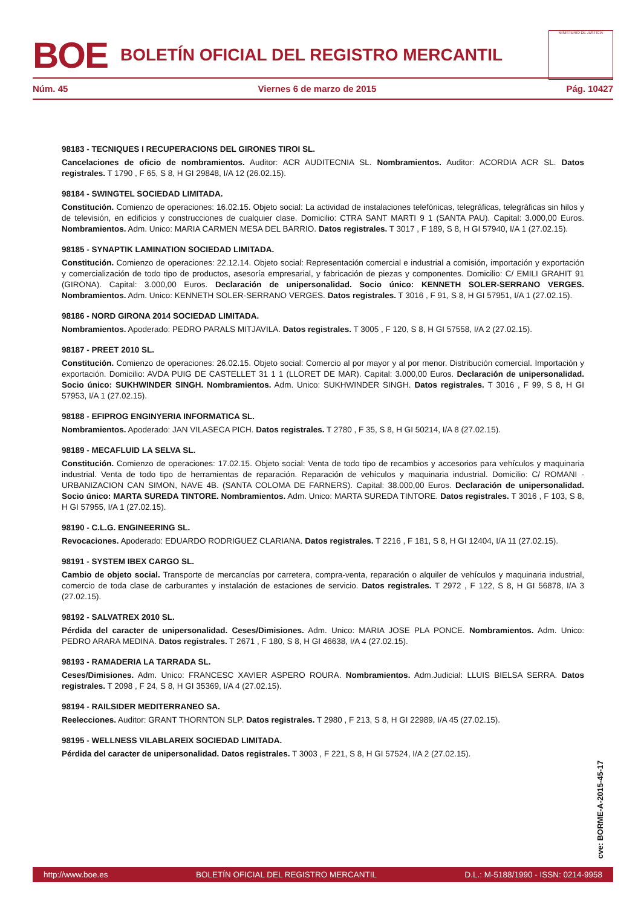BOE
BOLETÍN OFICIAL DEL REGISTRO MERCANTIL
MINISTERIO DE JUSTICIA
Núm. 45 Viernes 6 de marzo de 2015 Pág. 10427
98183 - TECNIQUES I RECUPERACIONS DEL GIRONES TIROI SL.
Cancelaciones de oficio de nombramientos. Auditor: ACR AUDITECNIA SL. Nombramientos. Auditor: ACORDIA ACR SL. Datos registrales. T 1790 , F 65, S 8, H GI 29848, I/A 12 (26.02.15).
98184 - SWINGTEL SOCIEDAD LIMITADA.
Constitución. Comienzo de operaciones: 16.02.15. Objeto social: La actividad de instalaciones telefónicas, telegráficas, telegráficas sin hilos y de televisión, en edificios y construcciones de cualquier clase. Domicilio: CTRA SANT MARTI 9 1 (SANTA PAU). Capital: 3.000,00 Euros. Nombramientos. Adm. Unico: MARIA CARMEN MESA DEL BARRIO. Datos registrales. T 3017 , F 189, S 8, H GI 57940, I/A 1 (27.02.15).
98185 - SYNAPTIK LAMINATION SOCIEDAD LIMITADA.
Constitución. Comienzo de operaciones: 22.12.14. Objeto social: Representación comercial e industrial a comisión, importación y exportación y comercialización de todo tipo de productos, asesoría empresarial, y fabricación de piezas y componentes. Domicilio: C/ EMILI GRAHIT 91 (GIRONA). Capital: 3.000,00 Euros. Declaración de unipersonalidad. Socio único: KENNETH SOLER-SERRANO VERGES. Nombramientos. Adm. Unico: KENNETH SOLER-SERRANO VERGES. Datos registrales. T 3016 , F 91, S 8, H GI 57951, I/A 1 (27.02.15).
98186 - NORD GIRONA 2014 SOCIEDAD LIMITADA.
Nombramientos. Apoderado: PEDRO PARALS MITJAVILA. Datos registrales. T 3005 , F 120, S 8, H GI 57558, I/A 2 (27.02.15).
98187 - PREET 2010 SL.
Constitución. Comienzo de operaciones: 26.02.15. Objeto social: Comercio al por mayor y al por menor. Distribución comercial. Importación y exportación. Domicilio: AVDA PUIG DE CASTELLET 31 1 1 (LLORET DE MAR). Capital: 3.000,00 Euros. Declaración de unipersonalidad. Socio único: SUKHWINDER SINGH. Nombramientos. Adm. Unico: SUKHWINDER SINGH. Datos registrales. T 3016 , F 99, S 8, H GI 57953, I/A 1 (27.02.15).
98188 - EFIPROG ENGINYERIA INFORMATICA SL.
Nombramientos. Apoderado: JAN VILASECA PICH. Datos registrales. T 2780 , F 35, S 8, H GI 50214, I/A 8 (27.02.15).
98189 - MECAFLUID LA SELVA SL.
Constitución. Comienzo de operaciones: 17.02.15. Objeto social: Venta de todo tipo de recambios y accesorios para vehículos y maquinaria industrial. Venta de todo tipo de herramientas de reparación. Reparación de vehículos y maquinaria industrial. Domicilio: C/ ROMANI - URBANIZACION CAN SIMON, NAVE 4B. (SANTA COLOMA DE FARNERS). Capital: 38.000,00 Euros. Declaración de unipersonalidad. Socio único: MARTA SUREDA TINTORE. Nombramientos. Adm. Unico: MARTA SUREDA TINTORE. Datos registrales. T 3016 , F 103, S 8, H GI 57955, I/A 1 (27.02.15).
98190 - C.L.G. ENGINEERING SL.
Revocaciones. Apoderado: EDUARDO RODRIGUEZ CLARIANA. Datos registrales. T 2216 , F 181, S 8, H GI 12404, I/A 11 (27.02.15).
98191 - SYSTEM IBEX CARGO SL.
Cambio de objeto social. Transporte de mercancías por carretera, compra-venta, reparación o alquiler de vehículos y maquinaria industrial, comercio de toda clase de carburantes y instalación de estaciones de servicio. Datos registrales. T 2972 , F 122, S 8, H GI 56878, I/A 3 (27.02.15).
98192 - SALVATREX 2010 SL.
Pérdida del caracter de unipersonalidad. Ceses/Dimisiones. Adm. Unico: MARIA JOSE PLA PONCE. Nombramientos. Adm. Unico: PEDRO ARARA MEDINA. Datos registrales. T 2671 , F 180, S 8, H GI 46638, I/A 4 (27.02.15).
98193 - RAMADERIA LA TARRADA SL.
Ceses/Dimisiones. Adm. Unico: FRANCESC XAVIER ASPERO ROURA. Nombramientos. Adm.Judicial: LLUIS BIELSA SERRA. Datos registrales. T 2098 , F 24, S 8, H GI 35369, I/A 4 (27.02.15).
98194 - RAILSIDER MEDITERRANEO SA.
Reelecciones. Auditor: GRANT THORNTON SLP. Datos registrales. T 2980 , F 213, S 8, H GI 22989, I/A 45 (27.02.15).
98195 - WELLNESS VILABLAREIX SOCIEDAD LIMITADA.
Pérdida del caracter de unipersonalidad. Datos registrales. T 3003 , F 221, S 8, H GI 57524, I/A 2 (27.02.15).
cve: BORME-A-2015-45-17
http://www.boe.es BOLETÍN OFICIAL DEL REGISTRO MERCANTIL D.L.: M-5188/1990 - ISSN: 0214-9958